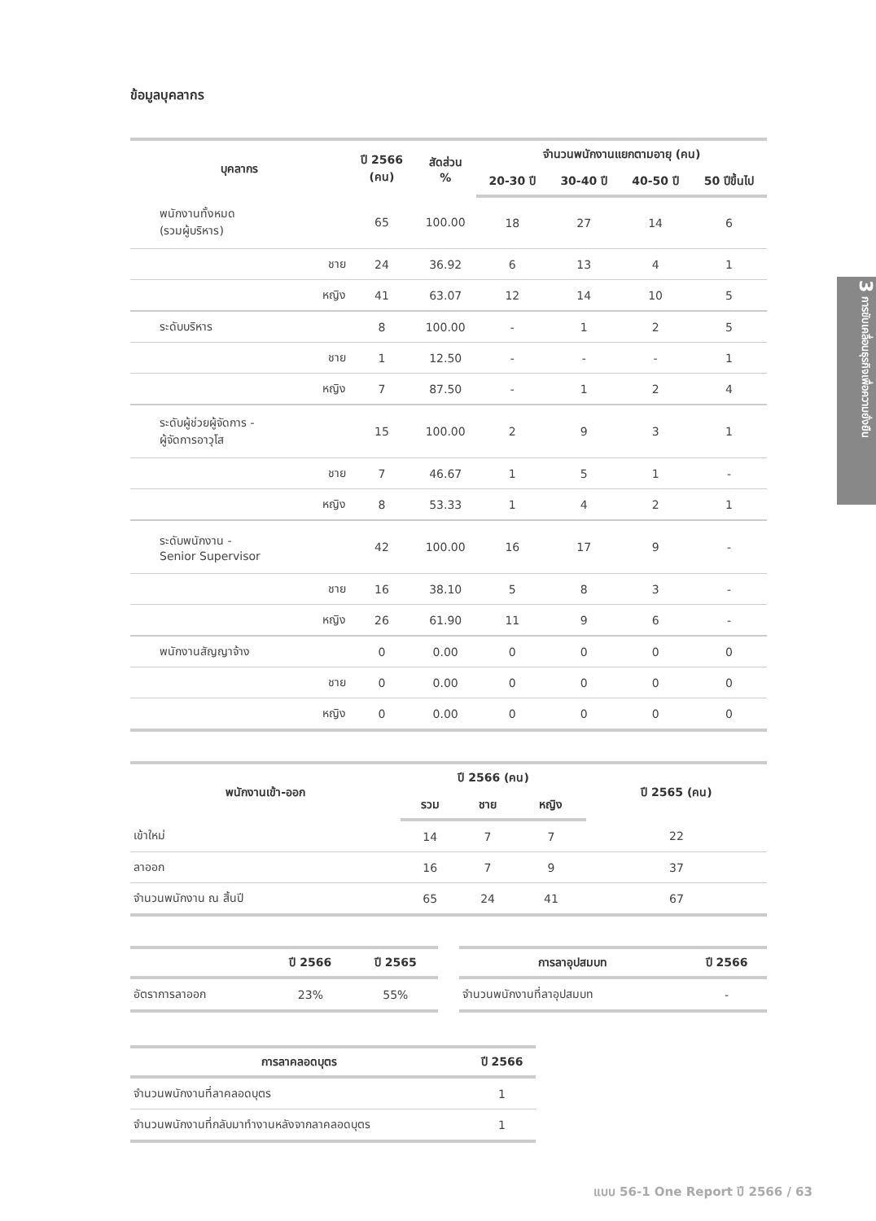ข้อมูลบุคลากร
| บุคลากร | | ปี 2566 (คน) | สัดส่วน % | จำนวนพนักงานแยกตามอายุ (คน) | | | |
| --- | --- | --- | --- | --- | --- | --- | --- |
| | | | | 20-30 ปี | 30-40 ปี | 40-50 ปี | 50 ปีขึ้นไป |
| พนักงานทั้งหมด (รวมผู้บริหาร) | | 65 | 100.00 | 18 | 27 | 14 | 6 |
| | ชาย | 24 | 36.92 | 6 | 13 | 4 | 1 |
| | หญิง | 41 | 63.07 | 12 | 14 | 10 | 5 |
| ระดับบริหาร | | 8 | 100.00 | - | 1 | 2 | 5 |
| | ชาย | 1 | 12.50 | - | - | - | 1 |
| | หญิง | 7 | 87.50 | - | 1 | 2 | 4 |
| ระดับผู้ช่วยผู้จัดการ - ผู้จัดการอาวุโส | | 15 | 100.00 | 2 | 9 | 3 | 1 |
| | ชาย | 7 | 46.67 | 1 | 5 | 1 | - |
| | หญิง | 8 | 53.33 | 1 | 4 | 2 | 1 |
| ระดับพนักงาน - Senior Supervisor | | 42 | 100.00 | 16 | 17 | 9 | - |
| | ชาย | 16 | 38.10 | 5 | 8 | 3 | - |
| | หญิง | 26 | 61.90 | 11 | 9 | 6 | - |
| พนักงานสัญญาจ้าง | | 0 | 0.00 | 0 | 0 | 0 | 0 |
| | ชาย | 0 | 0.00 | 0 | 0 | 0 | 0 |
| | หญิง | 0 | 0.00 | 0 | 0 | 0 | 0 |
| พนักงานเข้า-ออก | ปี 2566 (คน) | | | ปี 2565 (คน) |
| --- | --- | --- | --- | --- |
| | รวม | ชาย | หญิง | |
| เข้าใหม่ | 14 | 7 | 7 | 22 |
| ลาออก | 16 | 7 | 9 | 37 |
| จำนวนพนักงาน ณ สิ้นปี | 65 | 24 | 41 | 67 |
| | ปี 2566 | ปี 2565 |
| --- | --- | --- |
| อัตราการลาออก | 23% | 55% |
| การลาอุปสมบท | ปี 2566 |
| --- | --- |
| จำนวนพนักงานที่ลาอุปสมบท | - |
| การลาคลอดบุตร | ปี 2566 |
| --- | --- |
| จำนวนพนักงานที่ลาคลอดบุตร | 1 |
| จำนวนพนักงานที่กลับมาทำงานหลังจากลาคลอดบุตร | 1 |
3 การขับเคลื่อนธุรกิจเพื่อความยั่งยืน
แบบ 56-1 One Report ปี 2566 / 63